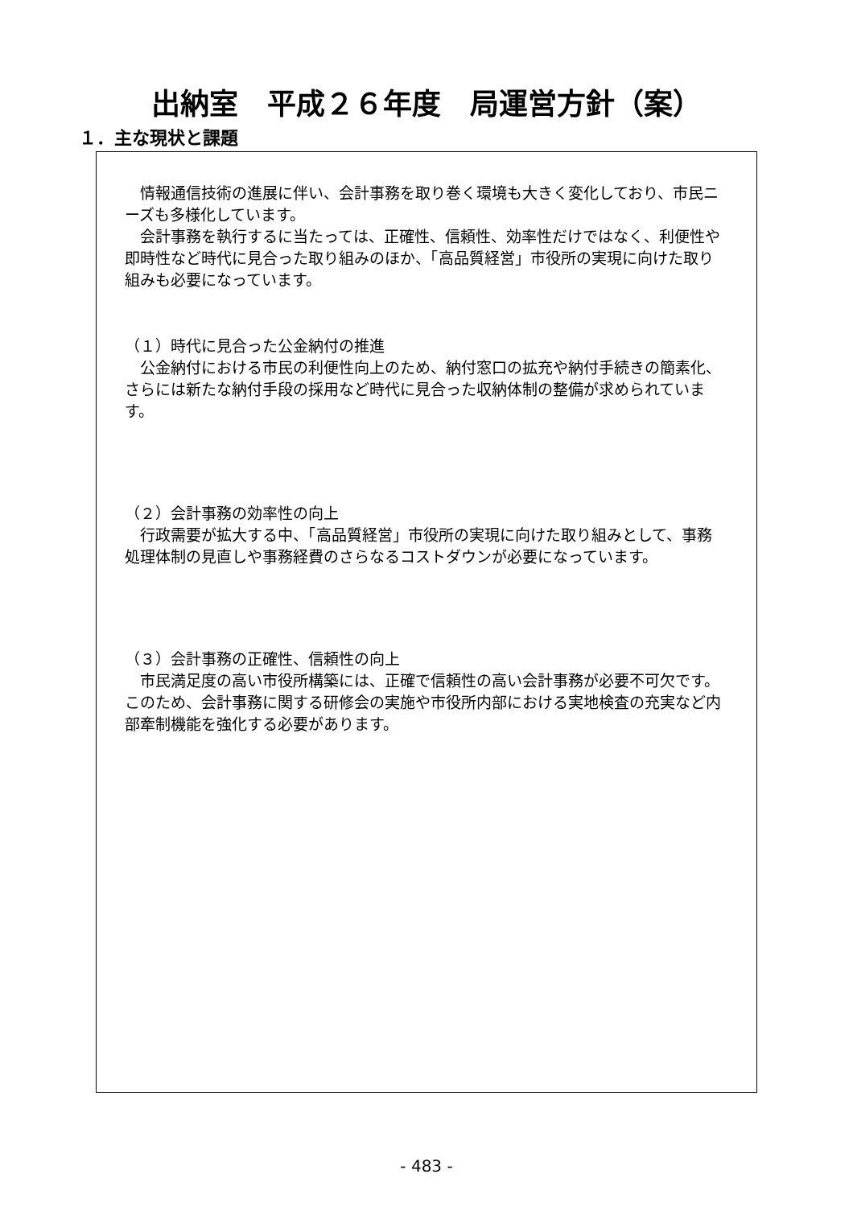出納室　平成２６年度　局運営方針（案）
１．主な現状と課題
　情報通信技術の進展に伴い、会計事務を取り巻く環境も大きく変化しており、市民ニーズも多様化しています。
　会計事務を執行するに当たっては、正確性、信頼性、効率性だけではなく、利便性や即時性など時代に見合った取り組みのほか、「高品質経営」市役所の実現に向けた取り組みも必要になっています。
（１）時代に見合った公金納付の推進
　公金納付における市民の利便性向上のため、納付窓口の拡充や納付手続きの簡素化、さらには新たな納付手段の採用など時代に見合った収納体制の整備が求められています。
（２）会計事務の効率性の向上
　行政需要が拡大する中、「高品質経営」市役所の実現に向けた取り組みとして、事務処理体制の見直しや事務経費のさらなるコストダウンが必要になっています。
（３）会計事務の正確性、信頼性の向上
　市民満足度の高い市役所構築には、正確で信頼性の高い会計事務が必要不可欠です。このため、会計事務に関する研修会の実施や市役所内部における実地検査の充実など内部牽制機能を強化する必要があります。
- 483 -